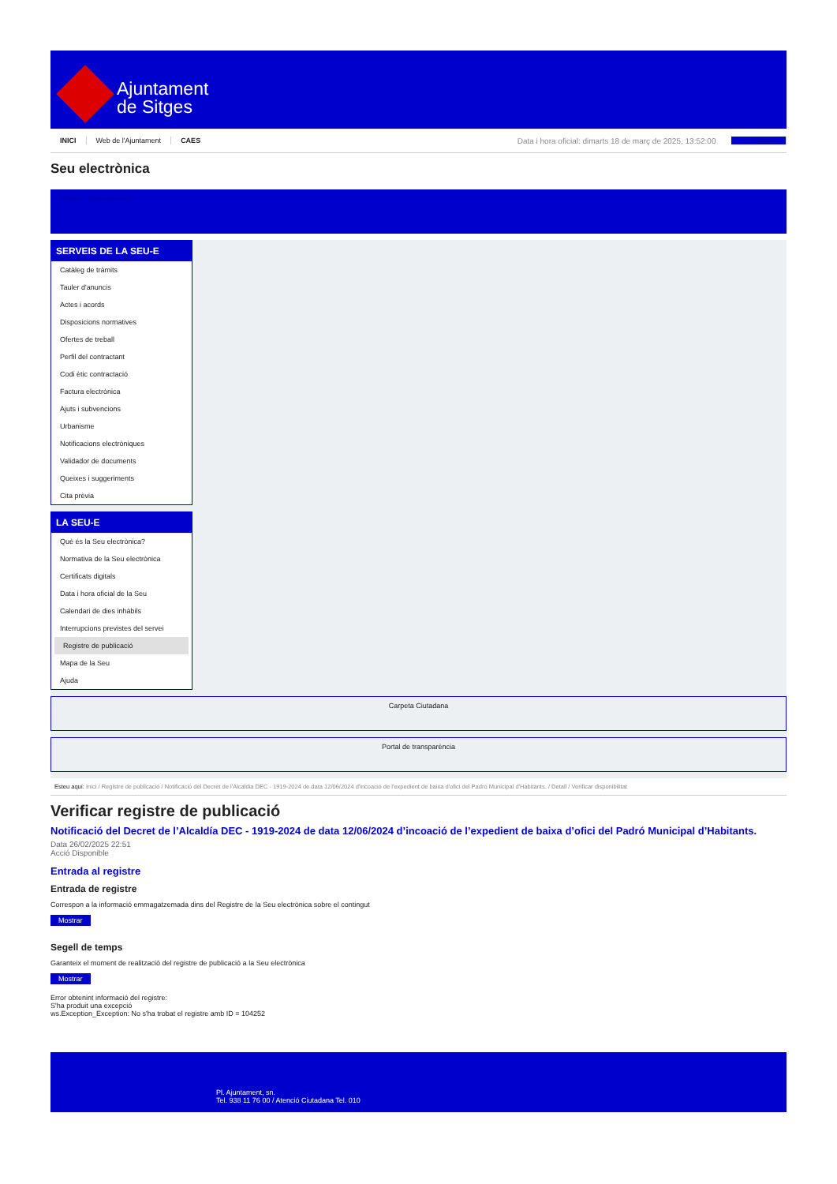Ajuntament
de Sitges
INICI Web de l'Ajuntament CAES Data i hora oficial: dimarts 18 de març de 2025, 13:52:00 Sincronitza
Seu electrònica
Obtenir còpia autèntica
SERVEIS DE LA SEU-E
Catàleg de tràmits
Tauler d'anuncis
Actes i acords
Disposicions normatives
Ofertes de treball
Perfil del contractant
Codi ètic contractació
Factura electrònica
Ajuts i subvencions
Urbanisme
Notificacions electròniques
Validador de documents
Queixes i suggeriments
Cita prèvia
LA SEU-E
Què és la Seu electrònica?
Normativa de la Seu electrònica
Certificats digitals
Data i hora oficial de la Seu
Calendari de dies inhàbils
Interrupcions previstes del servei
Registre de publicació
Mapa de la Seu
Ajuda
Carpeta Ciutadana
Portal de transparència
Esteu aquí: Inici / Registre de publicació / Notificació del Decret de l'Alcaldia DEC - 1919-2024 de data 12/06/2024 d'incoació de l'expedient de baixa d'ofici del Padró Municipal d'Habitants. / Detall / Verificar disponibilitat
Verificar registre de publicació
Notificació del Decret de l’Alcaldía DEC - 1919-2024 de data 12/06/2024 d’incoació de l’expedient de baixa d’ofici del Padró Municipal d’Habitants.
Data 26/02/2025 22:51
Acció Disponible
Entrada al registre
Entrada de registre
Correspon a la informació emmagatzemada dins del Registre de la Seu electrònica sobre el contingut
Mostrar
Segell de temps
Garanteix el moment de realització del registre de publicació a la Seu electrònica
Mostrar
Error obtenint informació del registre:
S'ha produit una excepció
ws.Exception_Exception: No s'ha trobat el registre amb ID = 104252
Pl. Ajuntament, sn.
Tel. 938 11 76 00 / Atenció Ciutadana Tel. 010